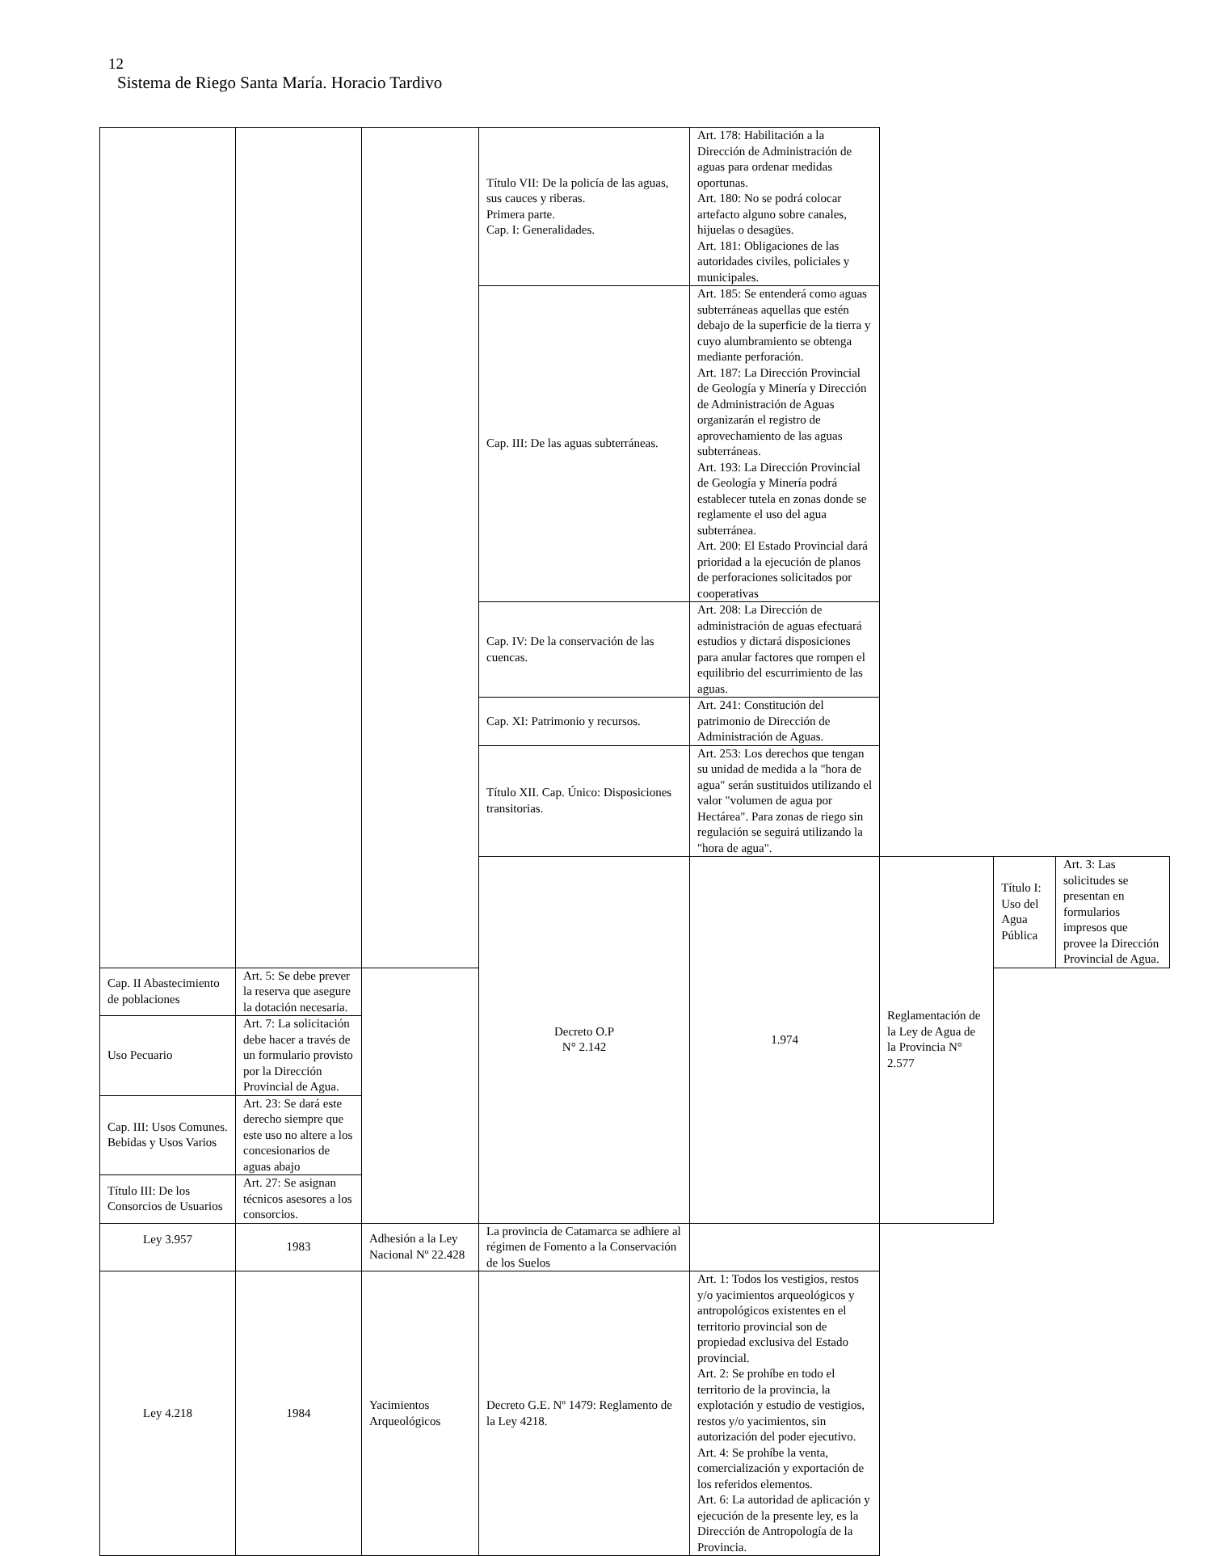12
Sistema de Riego Santa María. Horacio Tardivo
| | | | Título VII: De la policía de las aguas, sus cauces y riberas. Primera parte. Cap. I: Generalidades. | Art. 178: Habilitación a la Dirección de Administración de aguas para ordenar medidas oportunas. Art. 180: No se podrá colocar artefacto alguno sobre canales, hijuelas o desagües. Art. 181: Obligaciones de las autoridades civiles, policiales y municipales. | | | |
| | | | Cap. III: De las aguas subterráneas. | Art. 185: Se entenderá como aguas subterráneas aquellas que estén debajo de la superficie de la tierra y cuyo alumbramiento se obtenga mediante perforación. Art. 187: La Dirección Provincial de Geología y Minería y Dirección de Administración de Aguas organizarán el registro de aprovechamiento de las aguas subterráneas. Art. 193: La Dirección Provincial de Geología y Minería podrá establecer tutela en zonas donde se reglamente el uso del agua subterránea. Art. 200: El Estado Provincial dará prioridad a la ejecución de planos de perforaciones solicitados por cooperativas | | | |
| | | | Cap. IV: De la conservación de las cuencas. | Art. 208: La Dirección de administración de aguas efectuará estudios y dictará disposiciones para anular factores que rompen el equilibrio del escurrimiento de las aguas. | | | |
| | | | Cap. XI: Patrimonio y recursos. | Art. 241: Constitución del patrimonio de Dirección de Administración de Aguas. | | | |
| | | | Título XII. Cap. Único: Disposiciones transitorias. | Art. 253: Los derechos que tengan su unidad de medida a la "hora de agua" serán sustituidos utilizando el valor "volumen de agua por Hectárea". Para zonas de riego sin regulación se seguirá utilizando la "hora de agua". | | | |
| | | | Decreto O.P N° 2.142 | 1.974 | Reglamentación de la Ley de Agua de la Provincia N° 2.577 | Título I: Uso del Agua Pública | Art. 3: Las solicitudes se presentan en formularios impresos que provee la Dirección Provincial de Agua. |
| Cap. II Abastecimiento de poblaciones | Art. 5: Se debe prever la reserva que asegure la dotación necesaria. | | | | | | |
| Uso Pecuario | Art. 7: La solicitación debe hacer a través de un formulario provisto por la Dirección Provincial de Agua. | | | | | | |
| Cap. III: Usos Comunes. Bebidas y Usos Varios | Art. 23: Se dará este derecho siempre que este uso no altere a los concesionarios de aguas abajo | | | | | | |
| Título III: De los Consorcios de Usuarios | Art. 27: Se asignan técnicos asesores a los consorcios. | | | | | | |
| Ley 3.957 | 1983 | Adhesión a la Ley Nacional Nº 22.428 | La provincia de Catamarca se adhiere al régimen de Fomento a la Conservación de los Suelos | | | | |
| Ley 4.218 | 1984 | Yacimientos Arqueológicos | Decreto G.E. Nº 1479: Reglamento de la Ley 4218. | Art. 1: Todos los vestigios, restos y/o yacimientos arqueológicos y antropológicos existentes en el territorio provincial son de propiedad exclusiva del Estado provincial. Art. 2: Se prohíbe en todo el territorio de la provincia, la explotación y estudio de vestigios, restos y/o yacimientos, sin autorización del poder ejecutivo. Art. 4: Se prohíbe la venta, comercialización y exportación de los referidos elementos. Art. 6: La autoridad de aplicación y ejecución de la presente ley, es la Dirección de Antropología de la Provincia. | | | |